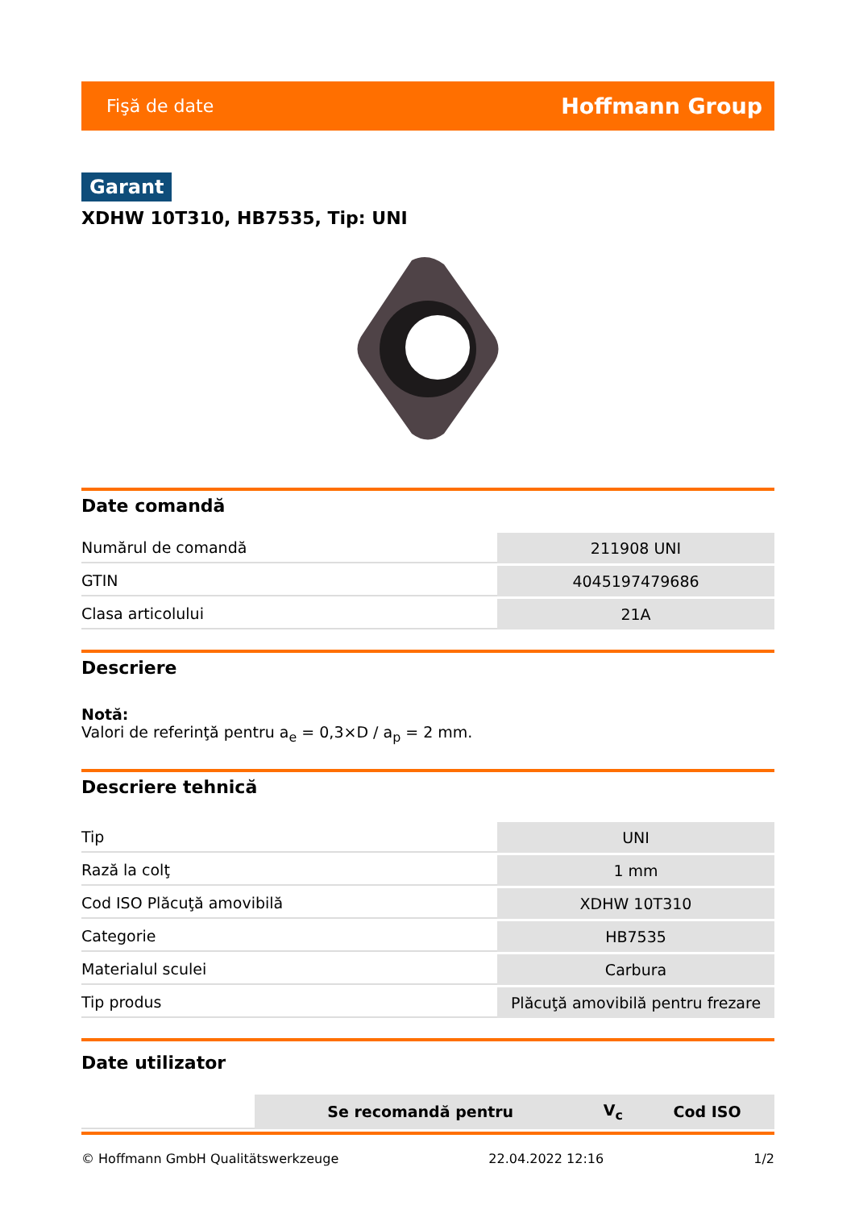Fişă de date Hoffmann Group
Garant
XDHW 10T310, HB7535, Tip: UNI
Date comandă
| Numărul de comandă | 211908 UNI |
| GTIN | 4045197479686 |
| Clasa articolului | 21A |
Descriere
Notă:
Valori de referinţă pentru a<sub>e</sub> = 0,3×D / a<sub>p</sub> = 2 mm.
Descriere tehnică
| Tip | UNI |
| Rază la colţ | 1 mm |
| Cod ISO Plăcuţă amovibilă | XDHW 10T310 |
| Categorie | HB7535 |
| Materialul sculei | Carbura |
| Tip produs | Plăcuţă amovibilă pentru frezare |
Date utilizator
| | Se recomandă pentru | V<sub>c</sub> | Cod ISO |
© Hoffmann GmbH Qualitätswerkzeuge 22.04.2022 12:16 1/2